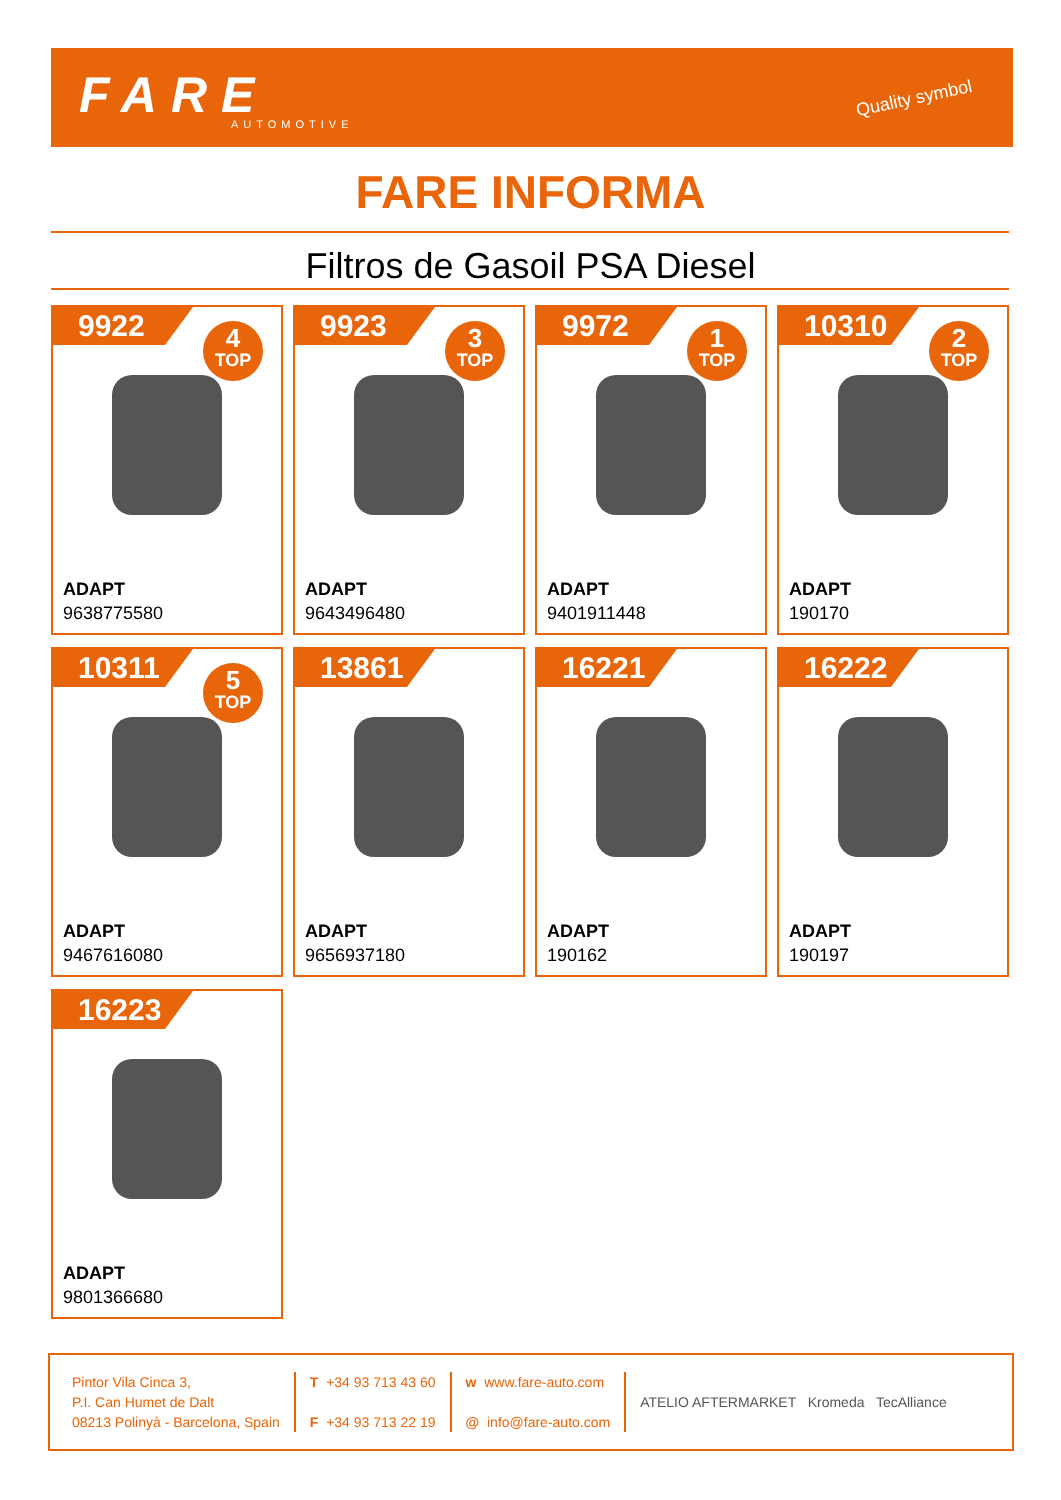FARE AUTOMOTIVE
Quality symbol
FARE INFORMA
Filtros de Gasoil PSA Diesel
9922
4
TOP
ADAPT
9638775580
9923
3
TOP
ADAPT
9643496480
9972
1
TOP
ADAPT
9401911448
10310
2
TOP
ADAPT
190170
10311
5
TOP
ADAPT
9467616080
13861
ADAPT
9656937180
16221
ADAPT
190162
16222
ADAPT
190197
16223
ADAPT
9801366680
Pintor Vila Cinca 3,
P.I. Can Humet de Dalt
08213 Polinyà - Barcelona, Spain
T +34 93 713 43 60
F +34 93 713 22 19
w www.fare-auto.com
@ info@fare-auto.com
ATELIO AFTERMARKET Kromeda TecAlliance